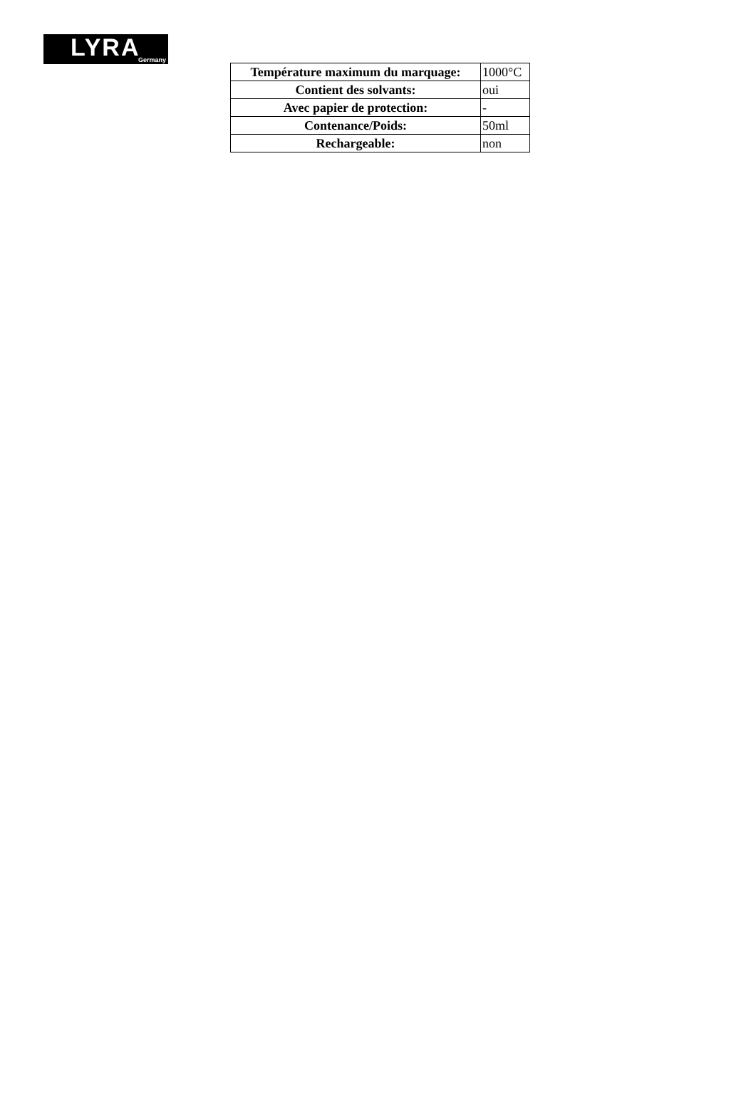LYRA Germany
| Température maximum du marquage: | 1000°C |
| Contient des solvants: | oui |
| Avec papier de protection: | - |
| Contenance/Poids: | 50ml |
| Rechargeable: | non |